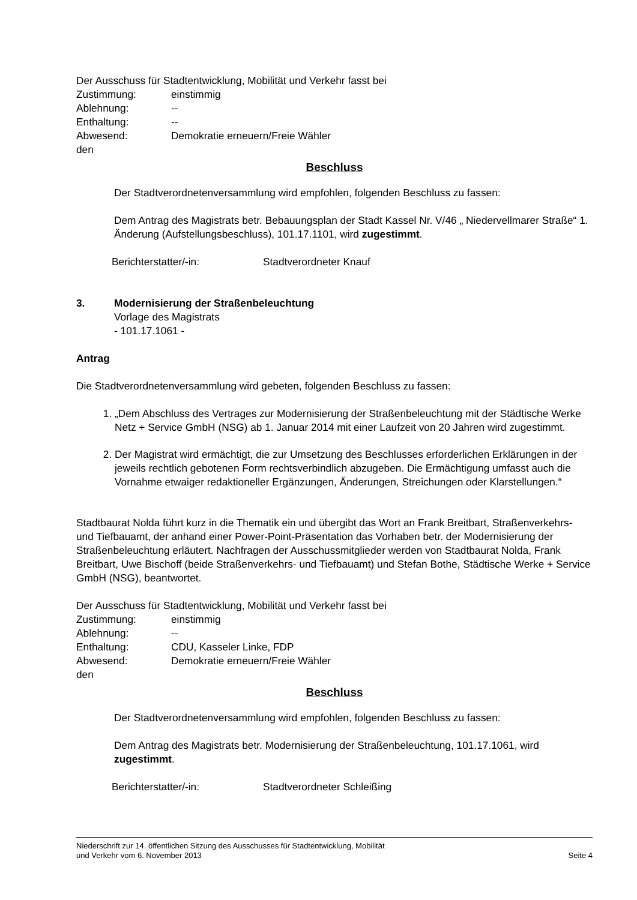Der Ausschuss für Stadtentwicklung, Mobilität und Verkehr fasst bei
Zustimmung: einstimmig
Ablehnung: --
Enthaltung: --
Abwesend: Demokratie erneuern/Freie Wähler
den
Beschluss
Der Stadtverordnetenversammlung wird empfohlen, folgenden Beschluss zu fassen:
Dem Antrag des Magistrats betr. Bebauungsplan der Stadt Kassel Nr. V/46 „ Niedervellmarer Straße“ 1. Änderung (Aufstellungsbeschluss), 101.17.1101, wird zugestimmt.
Berichterstatter/-in: Stadtverordneter Knauf
3. Modernisierung der Straßenbeleuchtung
Vorlage des Magistrats
- 101.17.1061 -
Antrag
Die Stadtverordnetenversammlung wird gebeten, folgenden Beschluss zu fassen:
1. „Dem Abschluss des Vertrages zur Modernisierung der Straßenbeleuchtung mit der Städtische Werke Netz + Service GmbH (NSG) ab 1. Januar 2014 mit einer Laufzeit von 20 Jahren wird zugestimmt.
2. Der Magistrat wird ermächtigt, die zur Umsetzung des Beschlusses erforderlichen Erklärungen in der jeweils rechtlich gebotenen Form rechtsverbindlich abzugeben. Die Ermächtigung umfasst auch die Vornahme etwaiger redaktioneller Ergänzungen, Änderungen, Streichungen oder Klarstellungen.“
Stadtbaurat Nolda führt kurz in die Thematik ein und übergibt das Wort an Frank Breitbart, Straßenverkehrs- und Tiefbauamt, der anhand einer Power-Point-Präsentation das Vorhaben betr. der Modernisierung der Straßenbeleuchtung erläutert. Nachfragen der Ausschussmitglieder werden von Stadtbaurat Nolda, Frank Breitbart, Uwe Bischoff (beide Straßenverkehrs- und Tiefbauamt) und Stefan Bothe, Städtische Werke + Service GmbH (NSG), beantwortet.
Der Ausschuss für Stadtentwicklung, Mobilität und Verkehr fasst bei
Zustimmung: einstimmig
Ablehnung: --
Enthaltung: CDU, Kasseler Linke, FDP
Abwesend: Demokratie erneuern/Freie Wähler
den
Beschluss
Der Stadtverordnetenversammlung wird empfohlen, folgenden Beschluss zu fassen:
Dem Antrag des Magistrats betr. Modernisierung der Straßenbeleuchtung, 101.17.1061, wird zugestimmt.
Berichterstatter/-in: Stadtverordneter Schleißing
Niederschrift zur 14. öffentlichen Sitzung des Ausschusses für Stadtentwicklung, Mobilität
und Verkehr vom 6. November 2013 Seite 4